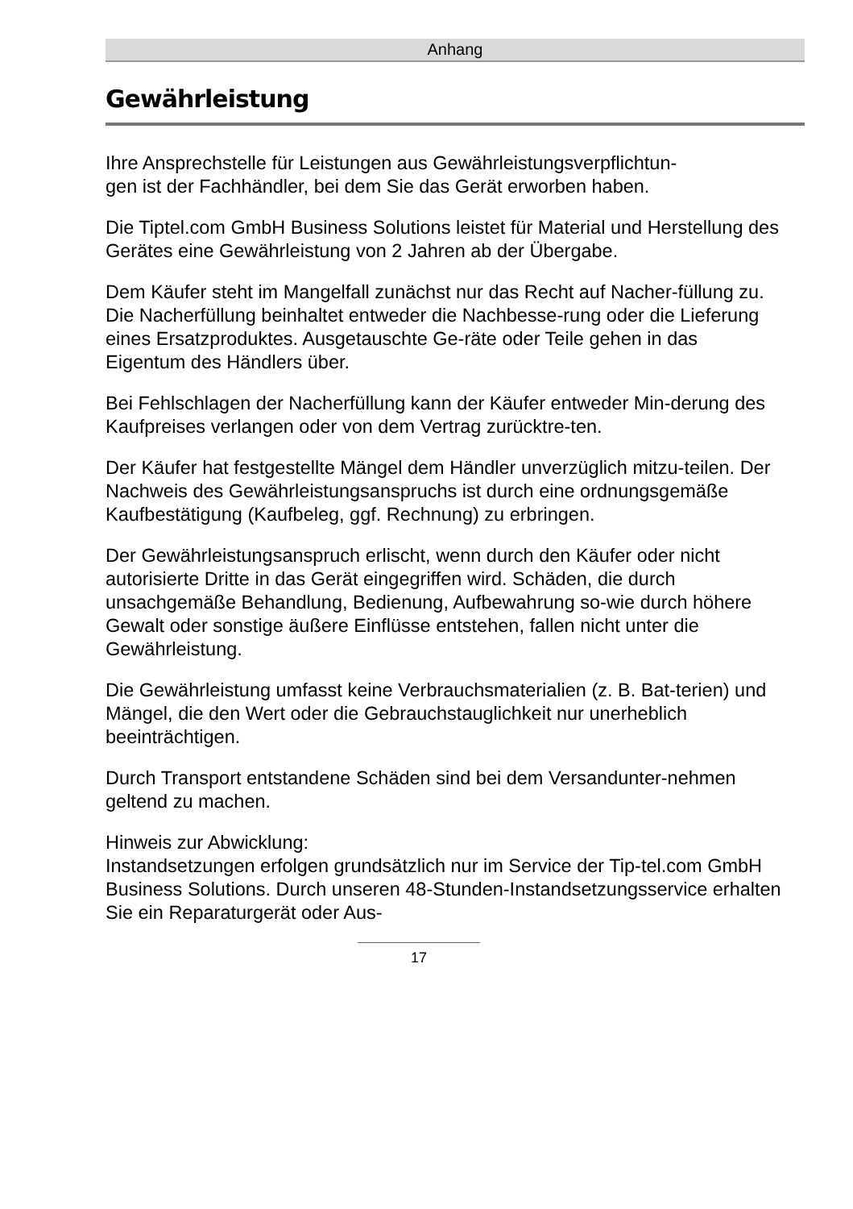Anhang
Gewährleistung
Ihre Ansprechstelle für Leistungen aus Gewährleistungsverpflichtun-
gen ist der Fachhändler, bei dem Sie das Gerät erworben haben.
Die Tiptel.com GmbH Business Solutions leistet für Material und Herstellung des Gerätes eine Gewährleistung von 2 Jahren ab der Übergabe.
Dem Käufer steht im Mangelfall zunächst nur das Recht auf Nacher-füllung zu. Die Nacherfüllung beinhaltet entweder die Nachbesse-rung oder die Lieferung eines Ersatzproduktes. Ausgetauschte Ge-räte oder Teile gehen in das Eigentum des Händlers über.
Bei Fehlschlagen der Nacherfüllung kann der Käufer entweder Min-derung des Kaufpreises verlangen oder von dem Vertrag zurücktre-ten.
Der Käufer hat festgestellte Mängel dem Händler unverzüglich mitzu-teilen. Der Nachweis des Gewährleistungsanspruchs ist durch eine ordnungsgemäße Kaufbestätigung (Kaufbeleg, ggf. Rechnung) zu erbringen.
Der Gewährleistungsanspruch erlischt, wenn durch den Käufer oder nicht autorisierte Dritte in das Gerät eingegriffen wird. Schäden, die durch unsachgemäße Behandlung, Bedienung, Aufbewahrung so-wie durch höhere Gewalt oder sonstige äußere Einflüsse entstehen, fallen nicht unter die Gewährleistung.
Die Gewährleistung umfasst keine Verbrauchsmaterialien (z. B. Bat-terien) und Mängel, die den Wert oder die Gebrauchstauglichkeit nur unerheblich beeinträchtigen.
Durch Transport entstandene Schäden sind bei dem Versandunter-nehmen geltend zu machen.
Hinweis zur Abwicklung:
Instandsetzungen erfolgen grundsätzlich nur im Service der Tip-tel.com GmbH Business Solutions. Durch unseren 48-Stunden-Instandsetzungsservice erhalten Sie ein Reparaturgerät oder Aus-
17